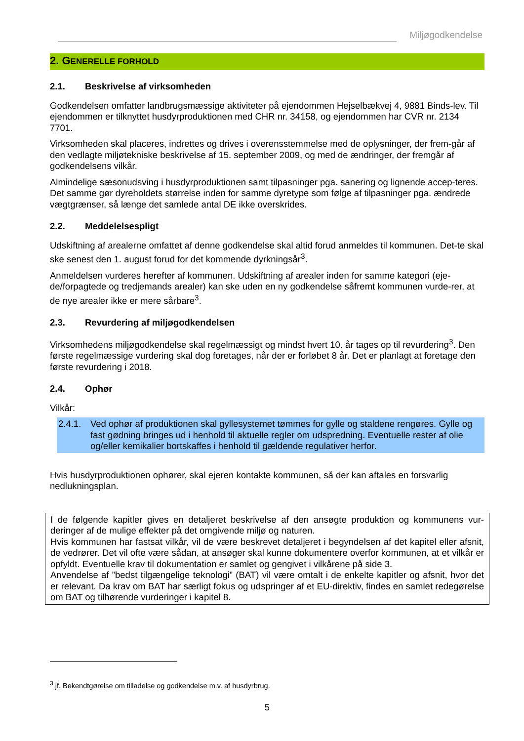Miljøgodkendelse
2. GENERELLE FORHOLD
2.1. Beskrivelse af virksomheden
Godkendelsen omfatter landbrugsmæssige aktiviteter på ejendommen Hejselbækvej 4, 9881 Binds-lev. Til ejendommen er tilknyttet husdyrproduktionen med CHR nr. 34158, og ejendommen har CVR nr. 2134 7701.
Virksomheden skal placeres, indrettes og drives i overensstemmelse med de oplysninger, der frem-går af den vedlagte miljøtekniske beskrivelse af 15. september 2009, og med de ændringer, der fremgår af godkendelsens vilkår.
Almindelige sæsonudsving i husdyrproduktionen samt tilpasninger pga. sanering og lignende accep-teres. Det samme gør dyreholdets størrelse inden for samme dyretype som følge af tilpasninger pga. ændrede vægtgrænser, så længe det samlede antal DE ikke overskrides.
2.2. Meddelelsespligt
Udskiftning af arealerne omfattet af denne godkendelse skal altid forud anmeldes til kommunen. Det-te skal ske senest den 1. august forud for det kommende dyrkningsår<sup>3</sup>.
Anmeldelsen vurderes herefter af kommunen. Udskiftning af arealer inden for samme kategori (eje-de/forpagtede og tredjemands arealer) kan ske uden en ny godkendelse såfremt kommunen vurde-rer, at de nye arealer ikke er mere sårbare<sup>3</sup>.
2.3. Revurdering af miljøgodkendelsen
Virksomhedens miljøgodkendelse skal regelmæssigt og mindst hvert 10. år tages op til revurdering<sup>3</sup>. Den første regelmæssige vurdering skal dog foretages, når der er forløbet 8 år. Det er planlagt at foretage den første revurdering i 2018.
2.4. Ophør
Vilkår:
2.4.1.
Ved ophør af produktionen skal gyllesystemet tømmes for gylle og staldene rengøres. Gylle og fast gødning bringes ud i henhold til aktuelle regler om udspredning. Eventuelle rester af olie og/eller kemikalier bortskaffes i henhold til gældende regulativer herfor.
Hvis husdyrproduktionen ophører, skal ejeren kontakte kommunen, så der kan aftales en forsvarlig nedlukningsplan.
I de følgende kapitler gives en detaljeret beskrivelse af den ansøgte produktion og kommunens vur-deringer af de mulige effekter på det omgivende miljø og naturen.
Hvis kommunen har fastsat vilkår, vil de være beskrevet detaljeret i begyndelsen af det kapitel eller afsnit, de vedrører. Det vil ofte være sådan, at ansøger skal kunne dokumentere overfor kommunen, at et vilkår er opfyldt. Eventuelle krav til dokumentation er samlet og gengivet i vilkårene på side 3.
Anvendelse af ”bedst tilgængelige teknologi” (BAT) vil være omtalt i de enkelte kapitler og afsnit, hvor det er relevant. Da krav om BAT har særligt fokus og udspringer af et EU-direktiv, findes en samlet redegørelse om BAT og tilhørende vurderinger i kapitel 8.
<sup>3</sup> jf. Bekendtgørelse om tilladelse og godkendelse m.v. af husdyrbrug.
5